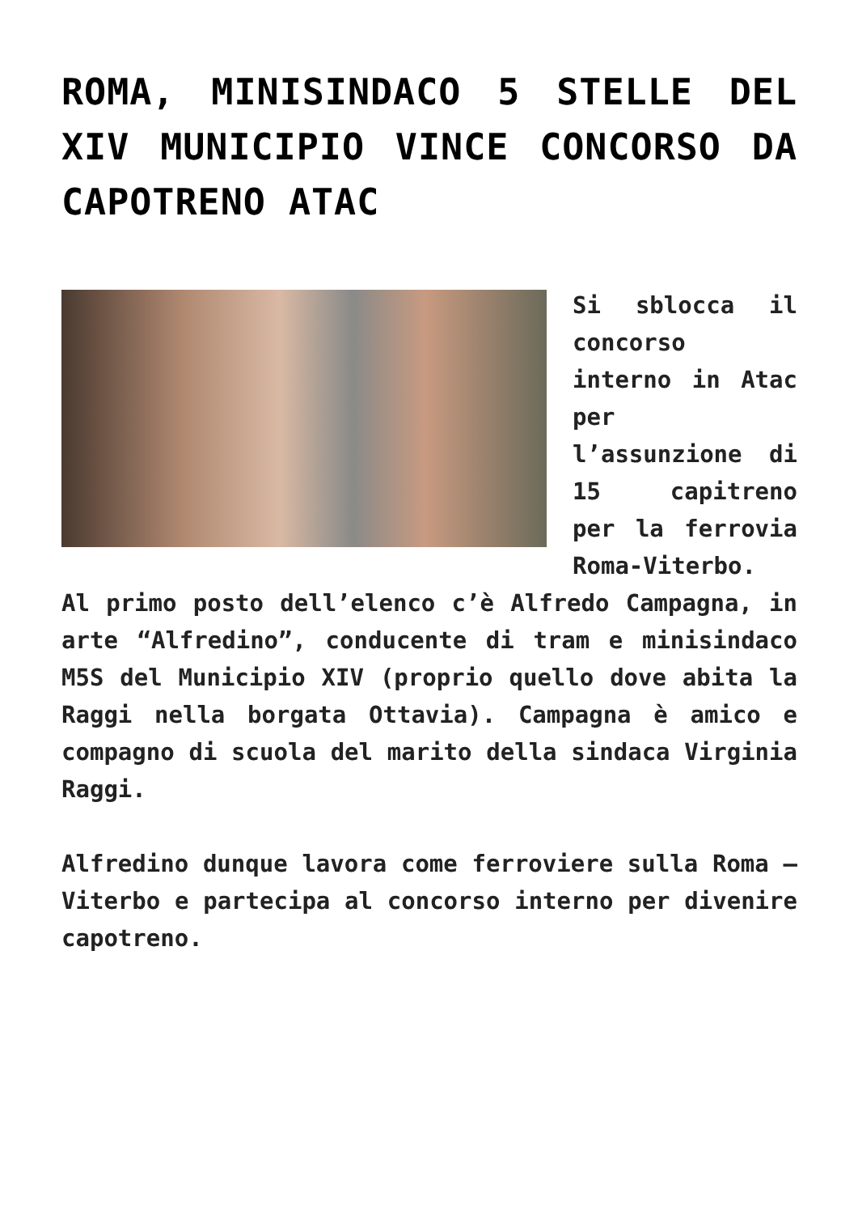ROMA, MINISINDACO 5 STELLE DEL XIV MUNICIPIO VINCE CONCORSO DA CAPOTRENO ATAC
Si sblocca il concorso interno in Atac per l’assunzione di 15 capitreno per la ferrovia Roma-Viterbo. Al primo posto dell’elenco c’è Alfredo Campagna, in arte “Alfredino”, conducente di tram e minisindaco M5S del Municipio XIV (proprio quello dove abita la Raggi nella borgata Ottavia). Campagna è amico e compagno di scuola del marito della sindaca Virginia Raggi.
Alfredino dunque lavora come ferroviere sulla Roma – Viterbo e partecipa al concorso interno per divenire capotreno.